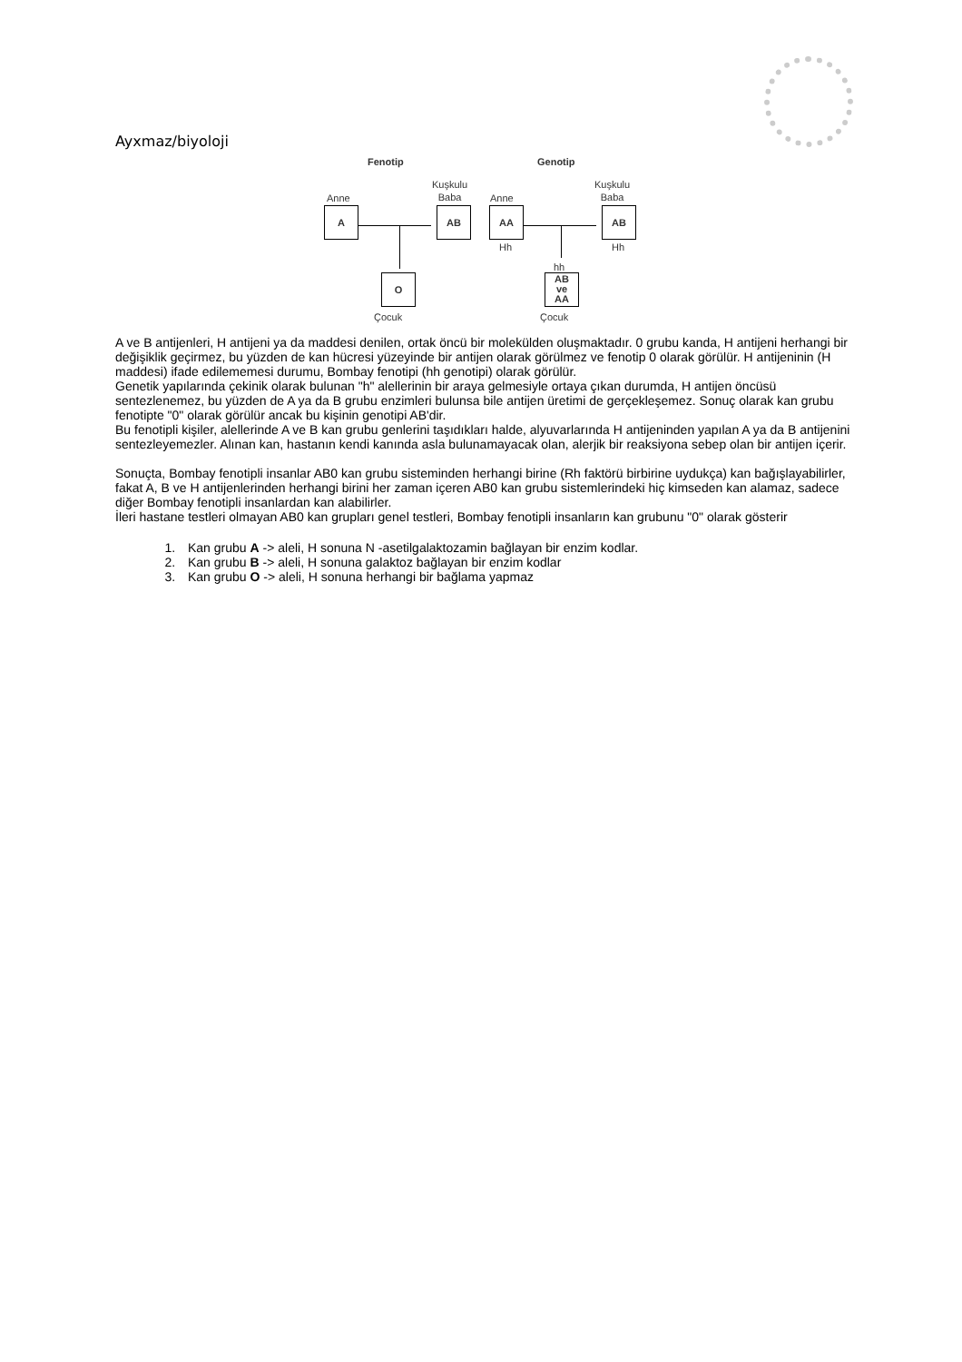Ayxmaz/biyoloji
Fenotip Genotip
Anne
Kuşkulu
Baba
Anne
Kuşkulu
Baba
A AB AA AB
Hh Hh
hh
O
AB
ve
AA
Çocuk Çocuk
A ve B antijenleri, H antijeni ya da maddesi denilen, ortak öncü bir molekülden oluşmaktadır. 0 grubu kanda, H antijeni herhangi bir değişiklik geçirmez, bu yüzden de kan hücresi yüzeyinde bir antijen olarak görülmez ve fenotip 0 olarak görülür. H antijeninin (H maddesi) ifade edilememesi durumu, Bombay fenotipi (hh genotipi) olarak görülür.
Genetik yapılarında çekinik olarak bulunan "h" alellerinin bir araya gelmesiyle ortaya çıkan durumda, H antijen öncüsü sentezlenemez, bu yüzden de A ya da B grubu enzimleri bulunsa bile antijen üretimi de gerçekleşemez. Sonuç olarak kan grubu fenotipte "0" olarak görülür ancak bu kişinin genotipi AB'dir.
Bu fenotipli kişiler, alellerinde A ve B kan grubu genlerini taşıdıkları halde, alyuvarlarında H antijeninden yapılan A ya da B antijenini sentezleyemezler. Alınan kan, hastanın kendi kanında asla bulunamayacak olan, alerjik bir reaksiyona sebep olan bir antijen içerir.
Sonuçta, Bombay fenotipli insanlar AB0 kan grubu sisteminden herhangi birine (Rh faktörü birbirine uydukça) kan bağışlayabilirler, fakat A, B ve H antijenlerinden herhangi birini her zaman içeren AB0 kan grubu sistemlerindeki hiç kimseden kan alamaz, sadece diğer Bombay fenotipli insanlardan kan alabilirler.
İleri hastane testleri olmayan AB0 kan grupları genel testleri, Bombay fenotipli insanların kan grubunu "0" olarak gösterir
1. Kan grubu A -> aleli, H sonuna N -asetilgalaktozamin bağlayan bir enzim kodlar.
2. Kan grubu B -> aleli, H sonuna galaktoz bağlayan bir enzim kodlar
3. Kan grubu O -> aleli, H sonuna herhangi bir bağlama yapmaz